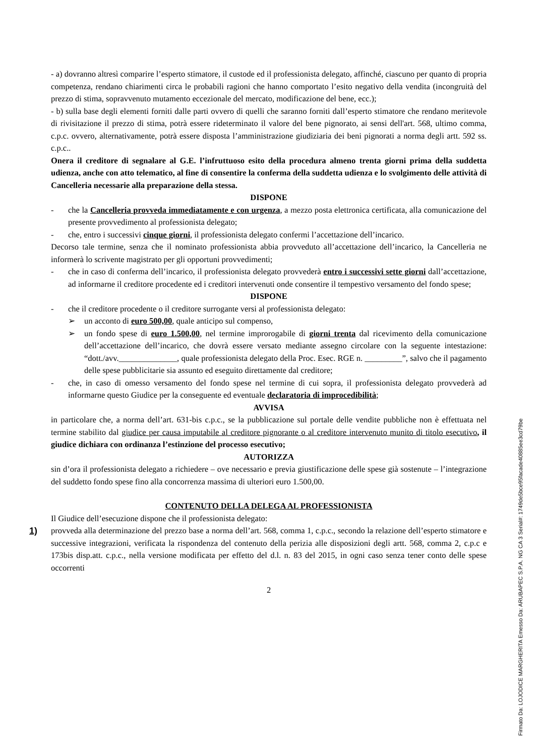- a) dovranno altresì comparire l’esperto stimatore, il custode ed il professionista delegato, affinché, ciascuno per quanto di propria competenza, rendano chiarimenti circa le probabili ragioni che hanno comportato l’esito negativo della vendita (incongruità del prezzo di stima, sopravvenuto mutamento eccezionale del mercato, modificazione del bene, ecc.);
- b) sulla base degli elementi forniti dalle parti ovvero di quelli che saranno forniti dall’esperto stimatore che rendano meritevole di rivisitazione il prezzo di stima, potrà essere rideterminato il valore del bene pignorato, ai sensi dell'art. 568, ultimo comma, c.p.c. ovvero, alternativamente, potrà essere disposta l’amministrazione giudiziaria dei beni pignorati a norma degli artt. 592 ss. c.p.c..
Onera il creditore di segnalare al G.E. l’infruttuoso esito della procedura almeno trenta giorni prima della suddetta udienza, anche con atto telematico, al fine di consentire la conferma della suddetta udienza e lo svolgimento delle attività di Cancelleria necessarie alla preparazione della stessa.
DISPONE
- che la Cancelleria provveda immediatamente e con urgenza, a mezzo posta elettronica certificata, alla comunicazione del presente provvedimento al professionista delegato;
- che, entro i successivi cinque giorni, il professionista delegato confermi l’accettazione dell’incarico.
Decorso tale termine, senza che il nominato professionista abbia provveduto all’accettazione dell’incarico, la Cancelleria ne informerà lo scrivente magistrato per gli opportuni provvedimenti;
- che in caso di conferma dell’incarico, il professionista delegato provvederà entro i successivi sette giorni dall’accettazione, ad informarne il creditore procedente ed i creditori intervenuti onde consentire il tempestivo versamento del fondo spese;
DISPONE
- che il creditore procedente o il creditore surrogante versi al professionista delegato:
➢ un acconto di euro 500,00, quale anticipo sul compenso,
➢ un fondo spese di euro 1.500,00, nel termine improrogabile di giorni trenta dal ricevimento della comunicazione dell’accettazione dell’incarico, che dovrà essere versato mediante assegno circolare con la seguente intestazione: “dott./avv.______________, quale professionista delegato della Proc. Esec. RGE n. _________”, salvo che il pagamento delle spese pubblicitarie sia assunto ed eseguito direttamente dal creditore;
- che, in caso di omesso versamento del fondo spese nel termine di cui sopra, il professionista delegato provvederà ad informarne questo Giudice per la conseguente ed eventuale declaratoria di improcedibilità;
AVVISA
in particolare che, a norma dell’art. 631-bis c.p.c., se la pubblicazione sul portale delle vendite pubbliche non è effettuata nel termine stabilito dal giudice per causa imputabile al creditore pignorante o al creditore intervenuto munito di titolo esecutivo, il giudice dichiara con ordinanza l’estinzione del processo esecutivo;
AUTORIZZA
sin d’ora il professionista delegato a richiedere – ove necessario e previa giustificazione delle spese già sostenute – l’integrazione del suddetto fondo spese fino alla concorrenza massima di ulteriori euro 1.500,00.
CONTENUTO DELLA DELEGA AL PROFESSIONISTA
Il Giudice dell’esecuzione dispone che il professionista delegato:
1) provveda alla determinazione del prezzo base a norma dell’art. 568, comma 1, c.p.c., secondo la relazione dell’esperto stimatore e successive integrazioni, verificata la rispondenza del contenuto della perizia alle disposizioni degli artt. 568, comma 2, c.p.c e 173bis disp.att. c.p.c., nella versione modificata per effetto del d.l. n. 83 del 2015, in ogni caso senza tener conto delle spese occorrenti
2
Firmato Da: LOJODICE MARGHERITA Emesso Da: ARUBAPEC S.P.A. NG CA 3 Serial#: 1749de5bce95facade40885ee3cd79be